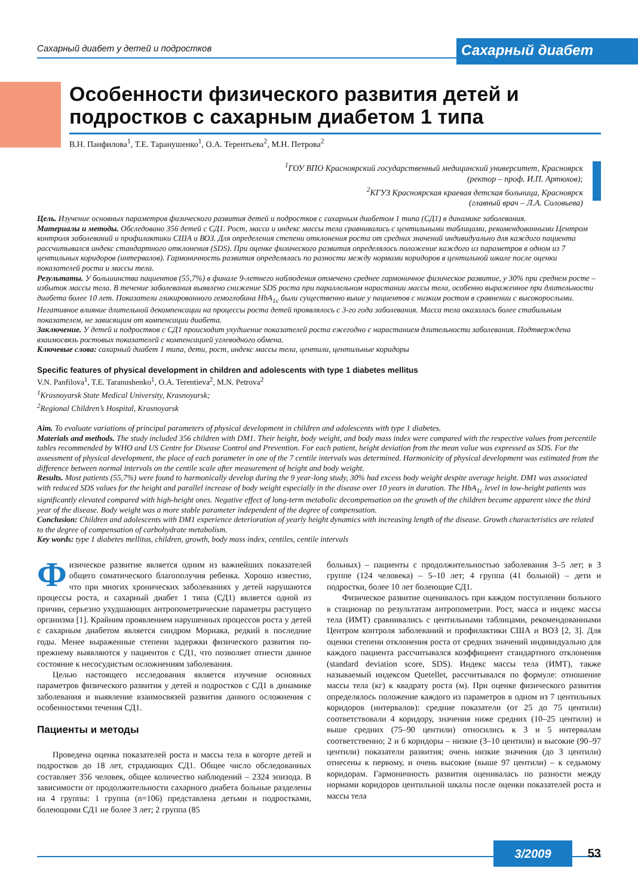Сахарный диабет у детей и подростков
Сахарный диабет
Особенности физического развития детей и подростков с сахарным диабетом 1 типа
В.Н. Панфилова<sup>1</sup>, Т.Е. Таранушенко<sup>1</sup>, О.А. Терентьева<sup>2</sup>, М.Н. Петрова<sup>2</sup>
<sup>1</sup> ГОУ ВПО Красноярский государственный медицинский университет, Красноярск
(ректор – проф. И.П. Артюхов);
<sup>2</sup> КГУЗ Красноярская краевая детская больница, Красноярск
(главный врач – Л.А. Соловьева)
Цель. Изучение основных параметров физического развития детей и подростков с сахарным диабетом 1 типа (СД1) в динамике заболевания.
Материалы и методы. Обследовано 356 детей с СД1. Рост, масса и индекс массы тела сравнивались с центильными таблицами, рекомендованными Центром контроля заболеваний и профилактики США и ВОЗ. Для определения степени отклонения роста от средних значений индивидуально для каждого пациента рассчитывался индекс стандартного отклонения (SDS). При оценке физического развития определялось положение каждого из параметров в одном из 7 центильных коридоров (интервалов). Гармоничность развития определялась по разности между нормами коридоров в центильной шкале после оценки показателей роста и массы тела.
Результаты. У большинства пациентов (55,7%) в финале 9-летнего наблюдения отмечено среднее гармоничное физическое развитие, у 30% при среднем росте – избыток массы тела. В течение заболевания выявлено снижение SDS роста при параллельном нарастании массы тела, особенно выраженное при длительности диабета более 10 лет. Показатели гликированного гемоглобина HbA<sub>1c</sub> были существенно выше у пациентов с низким ростом в сравнении с высокорослыми. Негативное влияние длительной декомпенсации на процессы роста детей проявлялось с 3-го года заболевания. Масса тела оказалась более стабильным показателем, не зависящим от компенсации диабета.
Заключение. У детей и подростков с СД1 происходит ухудшение показателей роста ежегодно с нарастанием длительности заболевания. Подтверждена взаимосвязь ростовых показателей с компенсацией углеводного обмена.
Ключевые слова: сахарный диабет 1 типа, дети, рост, индекс массы тела, центили, центильные коридоры
Specific features of physical development in children and adolescents with type 1 diabetes mellitus
V.N. Panfilova<sup>1</sup>, T.E. Taranushenko<sup>1</sup>, O.A. Terentieva<sup>2</sup>, M.N. Petrova<sup>2</sup>
<sup>1</sup> Krasnoyarsk State Medical University, Krasnoyarsk;
<sup>2</sup> Regional Children’s Hospital, Krasnoyarsk
Aim. To evaluate variations of principal parameters of physical development in children and adolescents with type 1 diabetes.
Materials and methods. The study included 356 children with DM1. Their height, body weight, and body mass index were compared with the respective values from percentile tables recommended by WHO and US Centre for Disease Control and Prevention. For each patient, height deviation from the mean value was expressed as SDS. For the assessment of physical development, the place of each parameter in one of the 7 centile intervals was determined. Harmonicity of physical development was estimated from the difference between normal intervals on the centile scale after measurement of height and body weight.
Results. Most patients (55,7%) were found to harmonically develop during the 9 year-long study, 30% had excess body weight despite average height. DM1 was associated with reduced SDS values for the height and parallel increase of body weight especially in the disease over 10 years in duration. The HbA<sub>1c</sub> level in low-height patients was significantly elevated compared with high-height ones. Negative effect of long-term metabolic decompensation on the growth of the children became apparent since the third year of the disease. Body weight was a more stable parameter independent of the degree of compensation.
Conclusion: Children and adolescents with DM1 experience deterioration of yearly height dynamics with increasing length of the disease. Growth characteristics are related to the degree of compensation of carbohydrate metabolism.
Key words: type 1 diabetes mellitus, children, growth, body mass index, centiles, centile intervals
Физическое развитие является одним из важнейших показателей общего соматического благополучия ребенка. Хорошо известно, что при многих хронических заболеваниях у детей нарушаются процессы роста, и сахарный диабет 1 типа (СД1) является одной из причин, серьезно ухудшающих антропометрические параметры растущего организма [1]. Крайним проявлением нарушенных процессов роста у детей с сахарным диабетом является синдром Мориака, редкий в последние годы. Менее выраженные степени задержки физического развития по-прежнему выявляются у пациентов с СД1, что позволяет отнести данное состояние к несосудистым осложнениям заболевания.
Целью настоящего исследования является изучение основных параметров физического развития у детей и подростков с СД1 в динамике заболевания и выявление взаимосвязей развития данного осложнения с особенностями течения СД1.
Пациенты и методы
Проведена оценка показателей роста и массы тела в когорте детей и подростков до 18 лет, страдающих СД1. Общее число обследованных составляет 356 человек, общее количество наблюдений – 2324 эпизода. В зависимости от продолжительности сахарного диабета больные разделены на 4 группы: 1 группа (n=106) представлена детьми и подростками, болеющими СД1 не более 3 лет; 2 группа (85
больных) – пациенты с продолжительностью заболевания 3–5 лет; в 3 группе (124 человека) – 5–10 лет; 4 группа (41 больной) – дети и подростки, более 10 лет болеющие СД1.
Физическое развитие оценивалось при каждом поступлении больного в стационар по результатам антропометрии. Рост, масса и индекс массы тела (ИМТ) сравнивались с центильными таблицами, рекомендованными Центром контроля заболеваний и профилактики США и ВОЗ [2, 3]. Для оценки степени отклонения роста от средних значений индивидуально для каждого пациента рассчитывался коэффициент стандартного отклонения (standard deviation score, SDS). Индекс массы тела (ИМТ), также называемый индексом Quetellet, рассчитывался по формуле: отношение массы тела (кг) к квадрату роста (м). При оценке физического развития определялось положение каждого из параметров в одном из 7 центильных коридоров (интервалов): средние показатели (от 25 до 75 центили) соответствовали 4 коридору, значения ниже средних (10–25 центили) и выше средних (75–90 центили) относились к 3 и 5 интервалам соответственно; 2 и 6 коридоры – низкие (3–10 центили) и высокие (90–97 центили) показатели развития; очень низкие значения (до 3 центили) отнесены к первому, и очень высокие (выше 97 центили) – к седьмому коридорам. Гармоничность развития оценивалась по разности между нормами коридоров центильной шкалы после оценки показателей роста и массы тела
3/2009 53